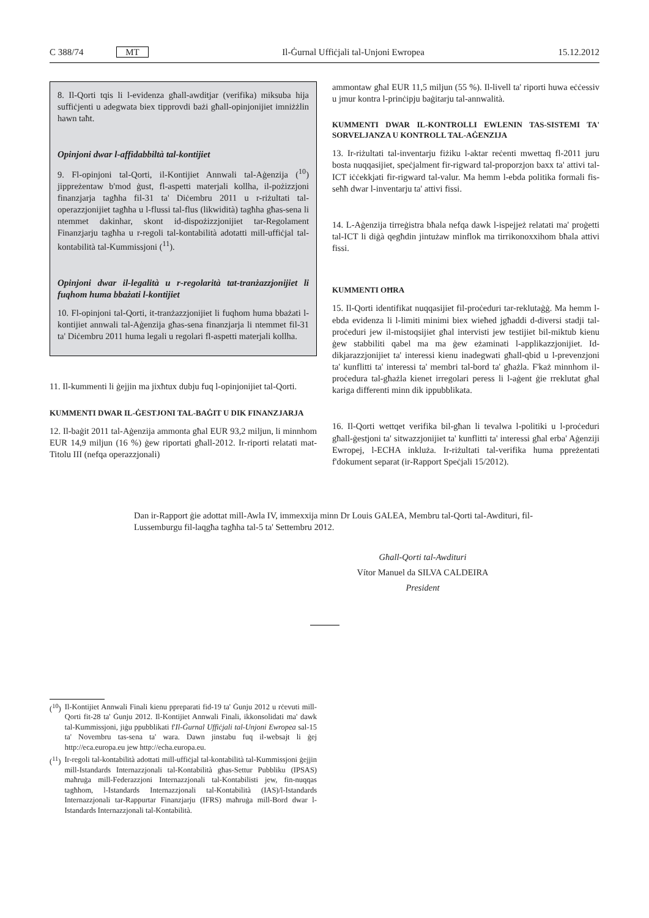C 388/74 MT Il-Ġurnal Uffiċjali tal-Unjoni Ewropea 15.12.2012
8. Il-Qorti tqis li l-evidenza għall-awditjar (verifika) miksuba hija suffiċjenti u adegwata biex tipprovdi bażi għall-opinjonijiet imniżżlin hawn taħt.
Opinjoni dwar l-affidabbiltà tal-kontijiet
9. Fl-opinjoni tal-Qorti, il-Kontijiet Annwali tal-Aġenzija (<sup>10</sup>) jippreżentaw b'mod ġust, fl-aspetti materjali kollha, il-pożizzjoni finanzjarja tagħha fil-31 ta' Diċembru 2011 u r-riżultati tal-operazzjonijiet tagħha u l-flussi tal-flus (likwidità) tagħha għas-sena li ntemmet dakinhar, skont id-dispożizzjonijiet tar-Regolament Finanzjarju tagħha u r-regoli tal-kontabilità adotatti mill-uffiċjal tal-kontabilità tal-Kummissjoni (<sup>11</sup>).
Opinjoni dwar il-legalità u r-regolarità tat-tranżazzjonijiet li fuqhom huma bbażati l-kontijiet
10. Fl-opinjoni tal-Qorti, it-tranżazzjonijiet li fuqhom huma bbażati l-kontijiet annwali tal-Aġenzija għas-sena finanzjarja li ntemmet fil-31 ta' Diċembru 2011 huma legali u regolari fl-aspetti materjali kollha.
11. Il-kummenti li ġejjin ma jixħtux dubju fuq l-opinjonijiet tal-Qorti.
KUMMENTI DWAR IL-ĠESTJONI TAL-BAĠIT U DIK FINANZJARJA
12. Il-baġit 2011 tal-Aġenzija ammonta għal EUR 93,2 miljun, li minnhom EUR 14,9 miljun (16 %) ġew riportati għall-2012. Ir-riporti relatati mat-Titolu III (nefqa operazzjonali)
ammontaw għal EUR 11,5 miljun (55 %). Il-livell ta' riporti huwa eċċessiv u jmur kontra l-prinċipju baġitarju tal-annwalità.
KUMMENTI DWAR IL-KONTROLLI EWLENIN TAS-SISTEMI TA' SORVELJANZA U KONTROLL TAL-AĠENZIJA
13. Ir-riżultati tal-inventarju fiżiku l-aktar reċenti mwettaq fl-2011 juru bosta nuqqasijiet, speċjalment fir-rigward tal-proporzjon baxx ta' attivi tal-ICT iċċekkjati fir-rigward tal-valur. Ma hemm l-ebda politika formali fis-seħħ dwar l-inventarju ta' attivi fissi.
14. L-Aġenzija tirreġistra bħala nefqa dawk l-ispejjeż relatati ma' proġetti tal-ICT li diġà qegħdin jintużaw minflok ma tirrikonoxxihom bħala attivi fissi.
KUMMENTI OĦRA
15. Il-Qorti identifikat nuqqasijiet fil-proċeduri tar-reklutaġġ. Ma hemm l-ebda evidenza li l-limiti minimi biex wieħed jgħaddi d-diversi stadji tal-proċeduri jew il-mistoqsijiet għal intervisti jew testijiet bil-miktub kienu ġew stabbiliti qabel ma ma ġew eżaminati l-applikazzjonijiet. Id-dikjarazzjonijiet ta' interessi kienu inadegwati għall-qbid u l-prevenzjoni ta' kunflitti ta' interessi ta' membri tal-bord ta' għażla. F'każ minnhom il-proċedura tal-għażla kienet irregolari peress li l-aġent ġie rreklutat għal kariga differenti minn dik ippubblikata.
16. Il-Qorti wettqet verifika bil-għan li tevalwa l-politiki u l-proċeduri għall-ġestjoni ta' sitwazzjonijiet ta' kunflitti ta' interessi għal erba' Aġenziji Ewropej, l-ECHA inkluża. Ir-riżultati tal-verifika huma ppreżentati f'dokument separat (ir-Rapport Speċjali 15/2012).
Dan ir-Rapport ġie adottat mill-Awla IV, immexxija minn Dr Louis GALEA, Membru tal-Qorti tal-Awdituri, fil-Lussemburgu fil-laqgħa tagħha tal-5 ta' Settembru 2012.
Għall-Qorti tal-Awdituri
Vítor Manuel da SILVA CALDEIRA
President
(<sup>10</sup>) Il-Kontijiet Annwali Finali kienu ppreparati fid-19 ta' Ġunju 2012 u rċevuti mill-Qorti fit-28 ta' Ġunju 2012. Il-Kontijiet Annwali Finali, ikkonsolidati ma' dawk tal-Kummissjoni, jiġu ppubblikati f'Il-Ġurnal Uffiċjali tal-Unjoni Ewropea sal-15 ta' Novembru tas-sena ta' wara. Dawn jinstabu fuq il-websajt li ġej http://eca.europa.eu jew http://echa.europa.eu.
(<sup>11</sup>) Ir-regoli tal-kontabilità adottati mill-uffiċjal tal-kontabilità tal-Kummissjoni ġejjin mill-Istandards Internazzjonali tal-Kontabilità għas-Settur Pubbliku (IPSAS) maħruġa mill-Federazzjoni Internazzjonali tal-Kontabilisti jew, fin-nuqqas tagħhom, l-Istandards Internazzjonali tal-Kontabilità (IAS)/l-Istandards Internazzjonali tar-Rappurtar Finanzjarju (IFRS) maħruġa mill-Bord dwar l-Istandards Internazzjonali tal-Kontabilità.